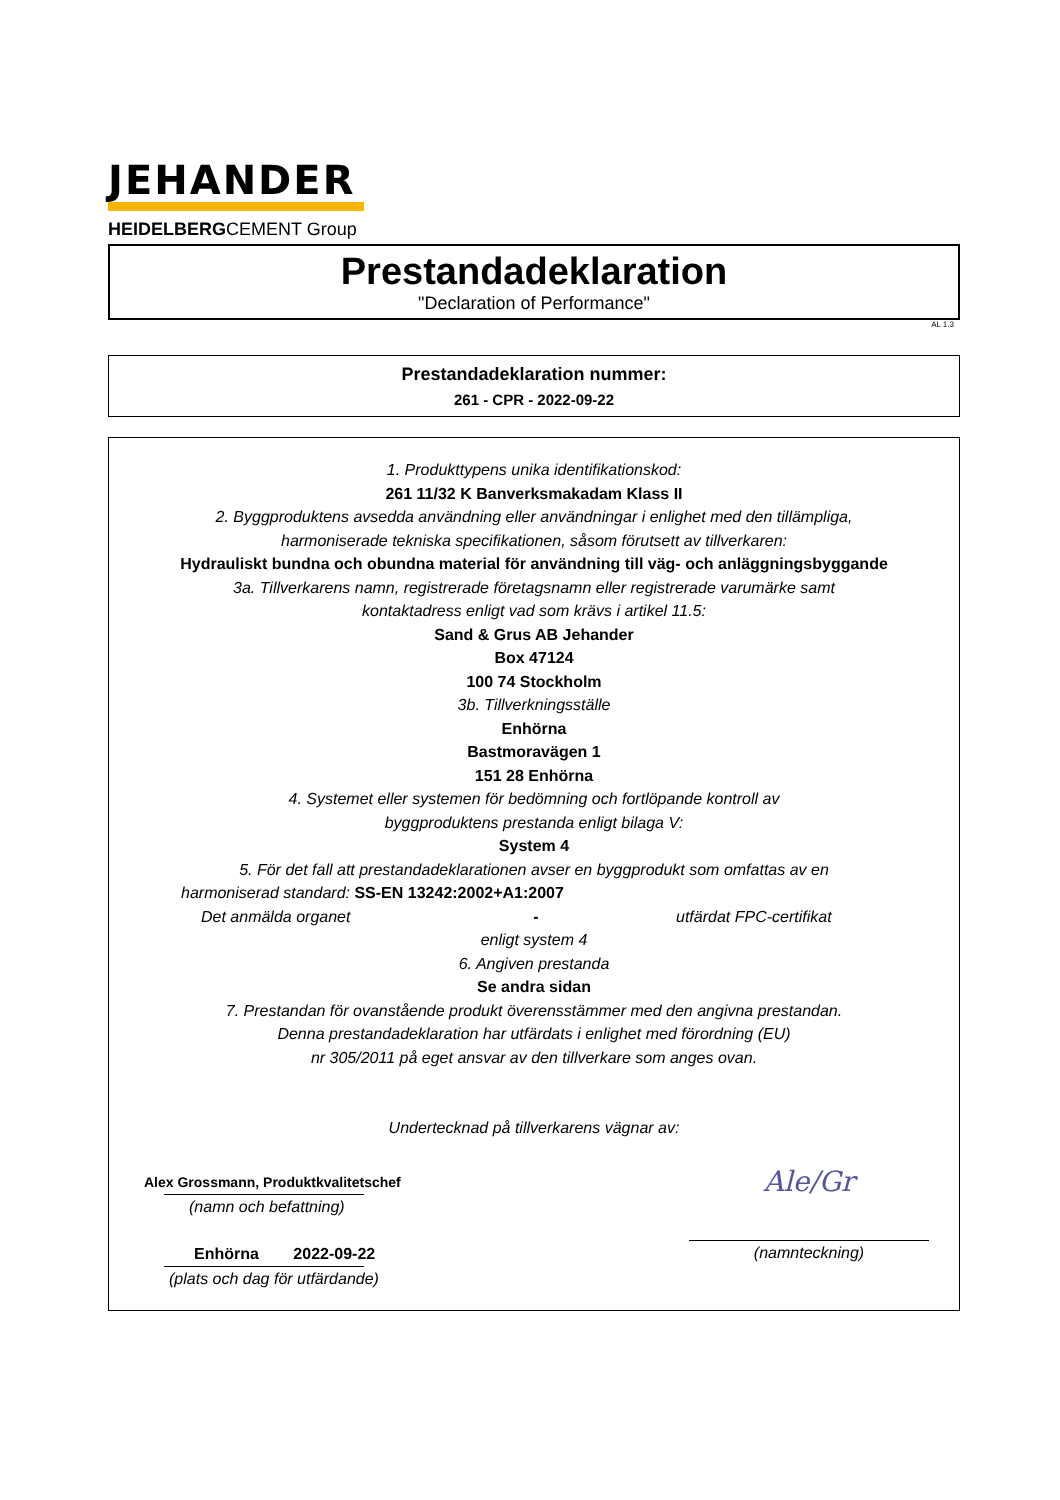JEHANDER
HEIDELBERGCEMENT Group
Prestandadeklaration
"Declaration of Performance"
AL 1.3
Prestandadeklaration nummer:
261 - CPR - 2022-09-22
1. Produkttypens unika identifikationskod:
261 11/32 K Banverksmakadam Klass II
2. Byggproduktens avsedda användning eller användningar i enlighet med den tillämpliga,
harmoniserade tekniska specifikationen, såsom förutsett av tillverkaren:
Hydrauliskt bundna och obundna material för användning till väg- och anläggningsbyggande
3a. Tillverkarens namn, registrerade företagsnamn eller registrerade varumärke samt
kontaktadress enligt vad som krävs i artikel 11.5:
Sand & Grus AB Jehander
Box 47124
100 74 Stockholm
3b. Tillverkningsställe
Enhörna
Bastmoravägen 1
151 28 Enhörna
4. Systemet eller systemen för bedömning och fortlöpande kontroll av
byggproduktens prestanda enligt bilaga V:
System 4
5. För det fall att prestandadeklarationen avser en byggprodukt som omfattas av en
harmoniserad standard: SS-EN 13242:2002+A1:2007
Det anmälda organet - utfärdat FPC-certifikat
enligt system 4
6. Angiven prestanda
Se andra sidan
7. Prestandan för ovanstående produkt överensstämmer med den angivna prestandan.
Denna prestandadeklaration har utfärdats i enlighet med förordning (EU)
nr 305/2011 på eget ansvar av den tillverkare som anges ovan.
Undertecknad på tillverkarens vägnar av:
Alex Grossmann, Produktkvalitetschef
(namn och befattning)
Enhörna 2022-09-22
(plats och dag för utfärdande)
Ale/Gr
(namnteckning)